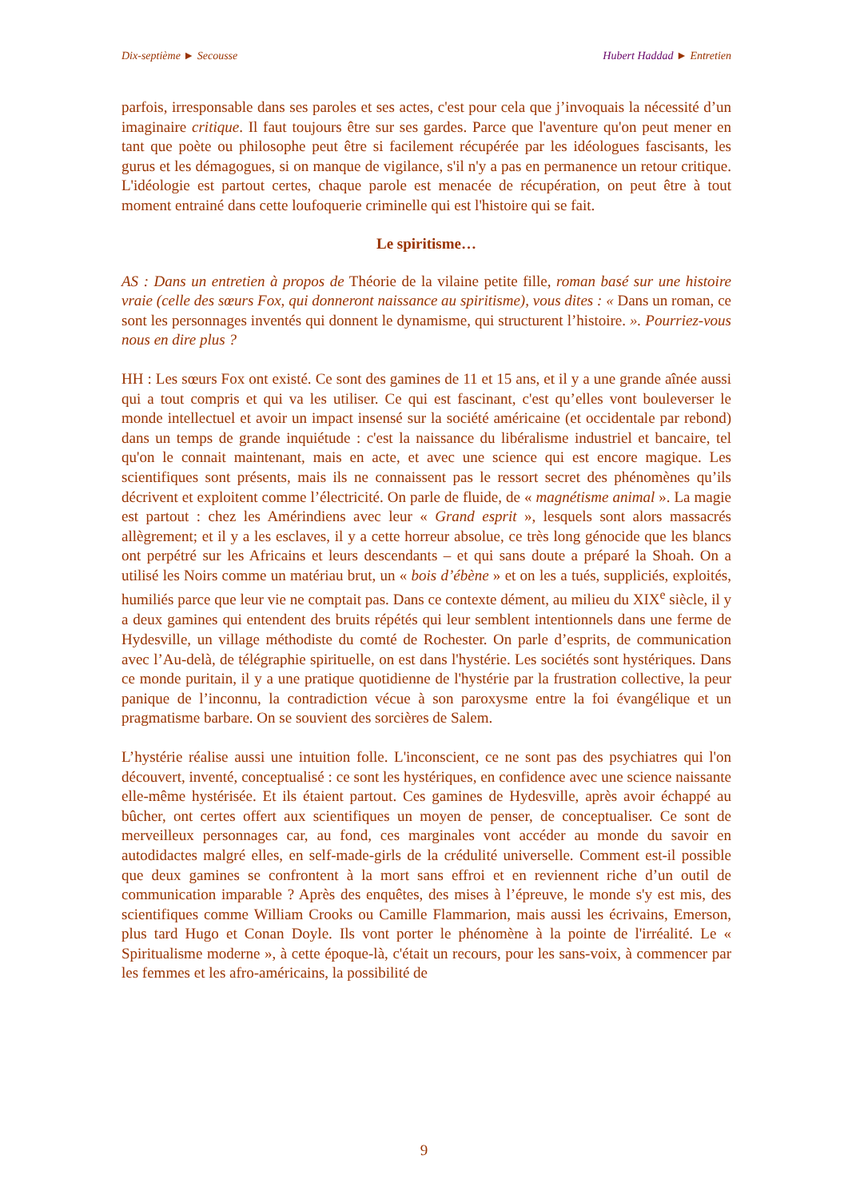Dix-septième ► Secousse Hubert Haddad ► Entretien
parfois, irresponsable dans ses paroles et ses actes, c'est pour cela que j’invoquais la nécessité d’un imaginaire critique. Il faut toujours être sur ses gardes. Parce que l'aventure qu'on peut mener en tant que poète ou philosophe peut être si facilement récupérée par les idéologues fascisants, les gurus et les démagogues, si on manque de vigilance, s'il n'y a pas en permanence un retour critique. L'idéologie est partout certes, chaque parole est menacée de récupération, on peut être à tout moment entrainé dans cette loufoquerie criminelle qui est l'histoire qui se fait.
Le spiritisme…
AS : Dans un entretien à propos de Théorie de la vilaine petite fille, roman basé sur une histoire vraie (celle des sœurs Fox, qui donneront naissance au spiritisme), vous dites : « Dans un roman, ce sont les personnages inventés qui donnent le dynamisme, qui structurent l’histoire. ». Pourriez-vous nous en dire plus ?
HH : Les sœurs Fox ont existé. Ce sont des gamines de 11 et 15 ans, et il y a une grande aînée aussi qui a tout compris et qui va les utiliser. Ce qui est fascinant, c'est qu’elles vont bouleverser le monde intellectuel et avoir un impact insensé sur la société américaine (et occidentale par rebond) dans un temps de grande inquiétude : c'est la naissance du libéralisme industriel et bancaire, tel qu'on le connait maintenant, mais en acte, et avec une science qui est encore magique. Les scientifiques sont présents, mais ils ne connaissent pas le ressort secret des phénomènes qu’ils décrivent et exploitent comme l’électricité. On parle de fluide, de « magnétisme animal ». La magie est partout : chez les Amérindiens avec leur « Grand esprit », lesquels sont alors massacrés allègrement; et il y a les esclaves, il y a cette horreur absolue, ce très long génocide que les blancs ont perpétré sur les Africains et leurs descendants – et qui sans doute a préparé la Shoah. On a utilisé les Noirs comme un matériau brut, un « bois d’ébène » et on les a tués, suppliciés, exploités, humiliés parce que leur vie ne comptait pas. Dans ce contexte dément, au milieu du XIX<sup>e</sup> siècle, il y a deux gamines qui entendent des bruits répétés qui leur semblent intentionnels dans une ferme de Hydesville, un village méthodiste du comté de Rochester. On parle d’esprits, de communication avec l’Au-delà, de télégraphie spirituelle, on est dans l'hystérie. Les sociétés sont hystériques. Dans ce monde puritain, il y a une pratique quotidienne de l'hystérie par la frustration collective, la peur panique de l’inconnu, la contradiction vécue à son paroxysme entre la foi évangélique et un pragmatisme barbare. On se souvient des sorcières de Salem.
L’hystérie réalise aussi une intuition folle. L'inconscient, ce ne sont pas des psychiatres qui l'on découvert, inventé, conceptualisé : ce sont les hystériques, en confidence avec une science naissante elle-même hystérisée. Et ils étaient partout. Ces gamines de Hydesville, après avoir échappé au bûcher, ont certes offert aux scientifiques un moyen de penser, de conceptualiser. Ce sont de merveilleux personnages car, au fond, ces marginales vont accéder au monde du savoir en autodidactes malgré elles, en self-made-girls de la crédulité universelle. Comment est-il possible que deux gamines se confrontent à la mort sans effroi et en reviennent riche d’un outil de communication imparable ? Après des enquêtes, des mises à l’épreuve, le monde s'y est mis, des scientifiques comme William Crooks ou Camille Flammarion, mais aussi les écrivains, Emerson, plus tard Hugo et Conan Doyle. Ils vont porter le phénomène à la pointe de l'irréalité. Le « Spiritualisme moderne », à cette époque-là, c'était un recours, pour les sans-voix, à commencer par les femmes et les afro-américains, la possibilité de
9